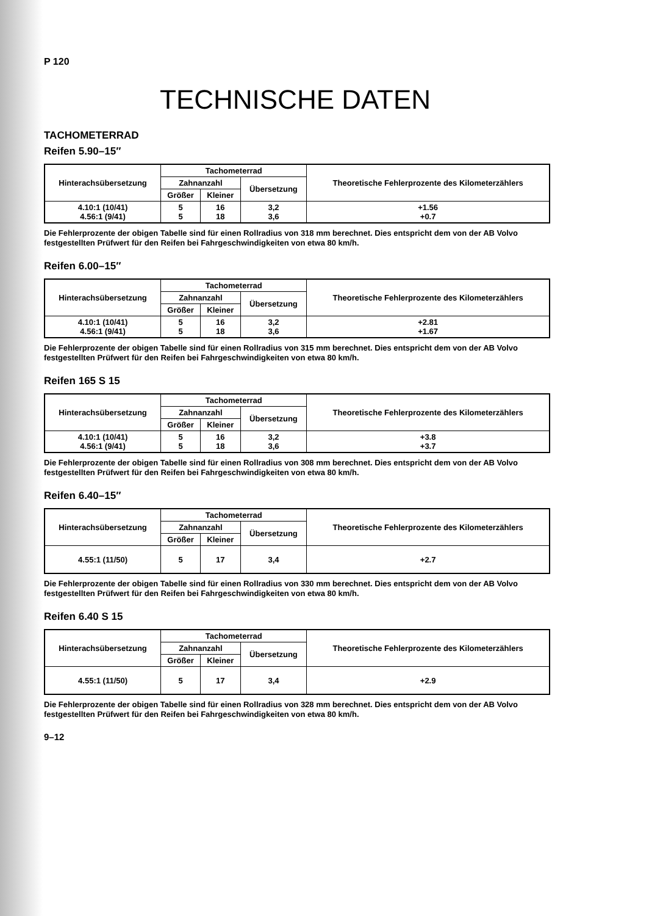P 120
TECHNISCHE DATEN
TACHOMETERRAD
Reifen 5.90–15″
| Hinterachsübersetzung | Tachometerrad | | | Theoretische Fehlerprozente des Kilometerzählers |
| --- | --- | --- | --- | --- |
| | Zahnanzahl | | Übersetzung | |
| | Größer | Kleiner | | |
| 4.10:1 (10/41) 4.56:1 (9/41) | 5 5 | 16 18 | 3,2 3,6 | +1.56 +0.7 |
Die Fehlerprozente der obigen Tabelle sind für einen Rollradius von 318 mm berechnet. Dies entspricht dem von der AB Volvo festgestellten Prüfwert für den Reifen bei Fahrgeschwindigkeiten von etwa 80 km/h.
Reifen 6.00–15″
| Hinterachsübersetzung | Tachometerrad | | | Theoretische Fehlerprozente des Kilometerzählers |
| --- | --- | --- | --- | --- |
| | Zahnanzahl | | Übersetzung | |
| | Größer | Kleiner | | |
| 4.10:1 (10/41) 4.56:1 (9/41) | 5 5 | 16 18 | 3,2 3,6 | +2.81 +1.67 |
Die Fehlerprozente der obigen Tabelle sind für einen Rollradius von 315 mm berechnet. Dies entspricht dem von der AB Volvo festgestellten Prüfwert für den Reifen bei Fahrgeschwindigkeiten von etwa 80 km/h.
Reifen 165 S 15
| Hinterachsübersetzung | Tachometerrad | | | Theoretische Fehlerprozente des Kilometerzählers |
| --- | --- | --- | --- | --- |
| | Zahnanzahl | | Übersetzung | |
| | Größer | Kleiner | | |
| 4.10:1 (10/41) 4.56:1 (9/41) | 5 5 | 16 18 | 3,2 3,6 | +3.8 +3.7 |
Die Fehlerprozente der obigen Tabelle sind für einen Rollradius von 308 mm berechnet. Dies entspricht dem von der AB Volvo festgestellten Prüfwert für den Reifen bei Fahrgeschwindigkeiten von etwa 80 km/h.
Reifen 6.40–15″
| Hinterachsübersetzung | Tachometerrad | | | Theoretische Fehlerprozente des Kilometerzählers |
| --- | --- | --- | --- | --- |
| | Zahnanzahl | | Übersetzung | |
| | Größer | Kleiner | | |
| 4.55:1 (11/50) | 5 | 17 | 3,4 | +2.7 |
Die Fehlerprozente der obigen Tabelle sind für einen Rollradius von 330 mm berechnet. Dies entspricht dem von der AB Volvo festgestellten Prüfwert für den Reifen bei Fahrgeschwindigkeiten von etwa 80 km/h.
Reifen 6.40 S 15
| Hinterachsübersetzung | Tachometerrad | | | Theoretische Fehlerprozente des Kilometerzählers |
| --- | --- | --- | --- | --- |
| | Zahnanzahl | | Übersetzung | |
| | Größer | Kleiner | | |
| 4.55:1 (11/50) | 5 | 17 | 3,4 | +2.9 |
Die Fehlerprozente der obigen Tabelle sind für einen Rollradius von 328 mm berechnet. Dies entspricht dem von der AB Volvo festgestellten Prüfwert für den Reifen bei Fahrgeschwindigkeiten von etwa 80 km/h.
9–12